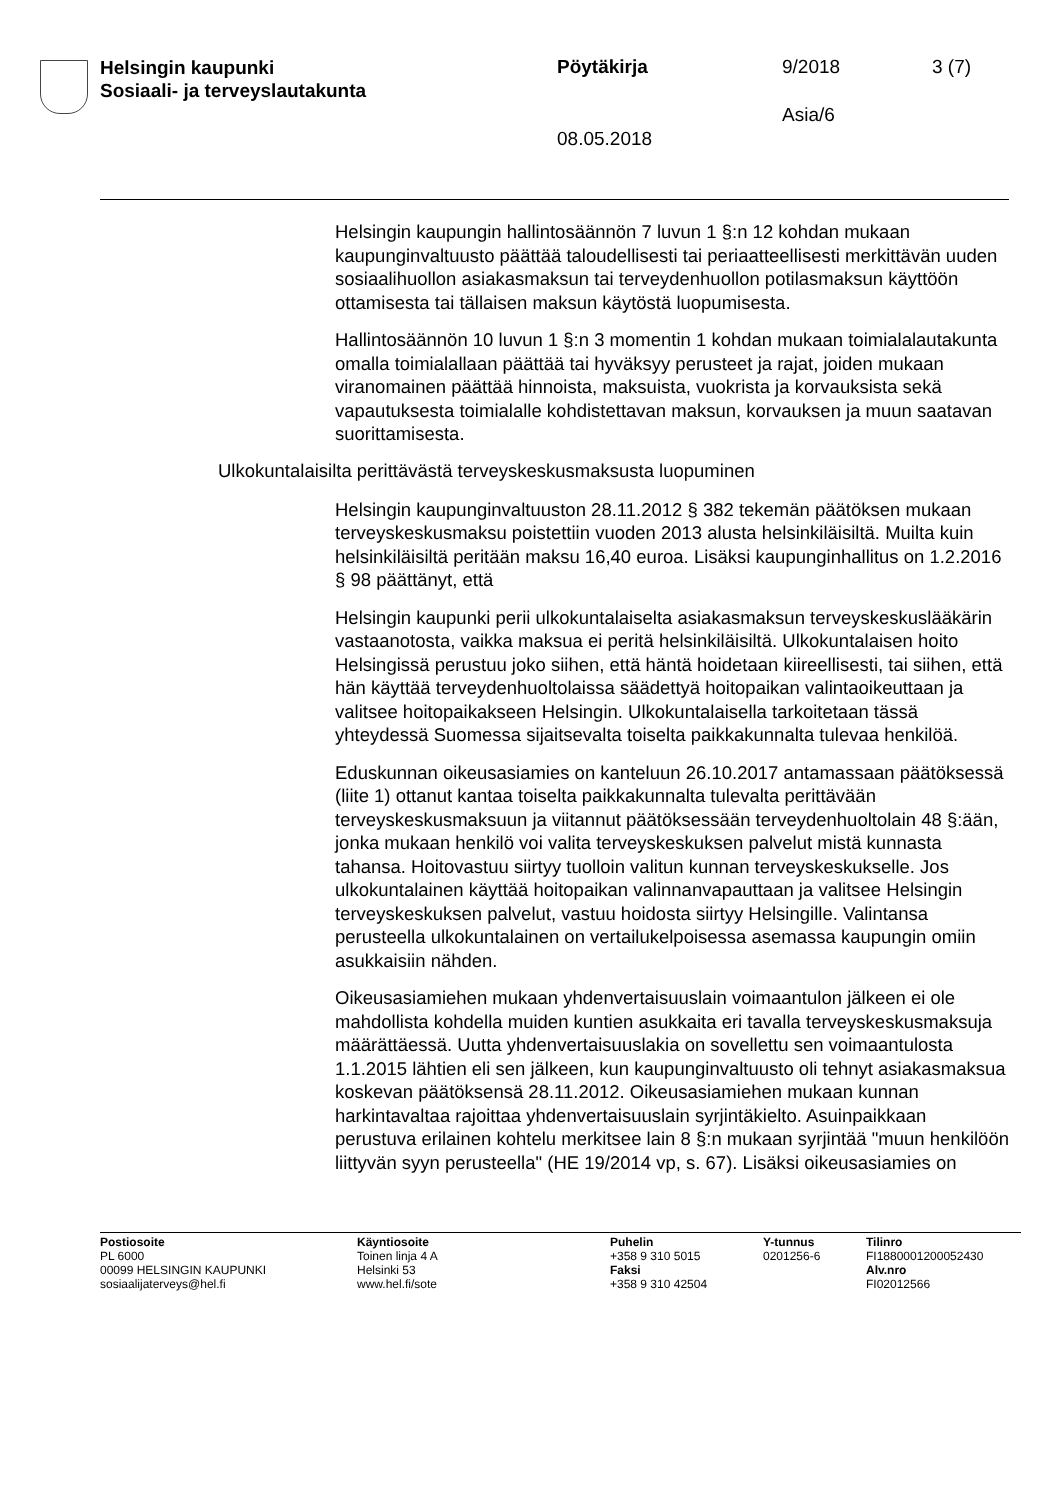Helsingin kaupunki
Sosiaali- ja terveyslautakunta
Pöytäkirja 9/2018 3 (7)
Asia/6
08.05.2018
Helsingin kaupungin hallintosäännön 7 luvun 1 §:n 12 kohdan mukaan kaupunginvaltuusto päättää taloudellisesti tai periaatteellisesti merkittävän uuden sosiaalihuollon asiakasmaksun tai terveydenhuollon potilasmaksun käyttöön ottamisesta tai tällaisen maksun käytöstä luopumisesta.
Hallintosäännön 10 luvun 1 §:n 3 momentin 1 kohdan mukaan toimialalautakunta omalla toimialallaan päättää tai hyväksyy perusteet ja rajat, joiden mukaan viranomainen päättää hinnoista, maksuista, vuokrista ja korvauksista sekä vapautuksesta toimialalle kohdistettavan maksun, korvauksen ja muun saatavan suorittamisesta.
Ulkokuntalaisilta perittävästä terveyskeskusmaksusta luopuminen
Helsingin kaupunginvaltuuston 28.11.2012 § 382 tekemän päätöksen mukaan terveyskeskusmaksu poistettiin vuoden 2013 alusta helsinkiläisiltä. Muilta kuin helsinkiläisiltä peritään maksu 16,40 euroa. Lisäksi kaupunginhallitus on 1.2.2016 § 98 päättänyt, että
Helsingin kaupunki perii ulkokuntalaiselta asiakasmaksun terveyskeskuslääkärin vastaanotosta, vaikka maksua ei peritä helsinkiläisiltä. Ulkokuntalaisen hoito Helsingissä perustuu joko siihen, että häntä hoidetaan kiireellisesti, tai siihen, että hän käyttää terveydenhuoltolaissa säädettyä hoitopaikan valintaoikeuttaan ja valitsee hoitopaikakseen Helsingin. Ulkokuntalaisella tarkoitetaan tässä yhteydessä Suomessa sijaitsevalta toiselta paikkakunnalta tulevaa henkilöä.
Eduskunnan oikeusasiamies on kanteluun 26.10.2017 antamassaan päätöksessä (liite 1) ottanut kantaa toiselta paikkakunnalta tulevalta perittävään terveyskeskusmaksuun ja viitannut päätöksessään terveydenhuoltolain 48 §:ään, jonka mukaan henkilö voi valita terveyskeskuksen palvelut mistä kunnasta tahansa. Hoitovastuu siirtyy tuolloin valitun kunnan terveyskeskukselle. Jos ulkokuntalainen käyttää hoitopaikan valinnanvapauttaan ja valitsee Helsingin terveyskeskuksen palvelut, vastuu hoidosta siirtyy Helsingille. Valintansa perusteella ulkokuntalainen on vertailukelpoisessa asemassa kaupungin omiin asukkaisiin nähden.
Oikeusasiamiehen mukaan yhdenvertaisuuslain voimaantulon jälkeen ei ole mahdollista kohdella muiden kuntien asukkaita eri tavalla terveyskeskusmaksuja määrättäessä. Uutta yhdenvertaisuuslakia on sovellettu sen voimaantulosta 1.1.2015 lähtien eli sen jälkeen, kun kaupunginvaltuusto oli tehnyt asiakasmaksua koskevan päätöksensä 28.11.2012. Oikeusasiamiehen mukaan kunnan harkintavaltaa rajoittaa yhdenvertaisuuslain syrjintäkielto. Asuinpaikkaan perustuva erilainen kohtelu merkitsee lain 8 §:n mukaan syrjintää "muun henkilöön liittyvän syyn perusteella" (HE 19/2014 vp, s. 67). Lisäksi oikeusasiamies on
Postiosoite
PL 6000
00099 HELSINGIN KAUPUNKI
sosiaalijaterveys@hel.fi
Käyntiosoite
Toinen linja 4 A
Helsinki 53
www.hel.fi/sote
Puhelin
+358 9 310 5015
Faksi
+358 9 310 42504
Y-tunnus
0201256-6
Tilinro
FI1880001200052430
Alv.nro
FI02012566